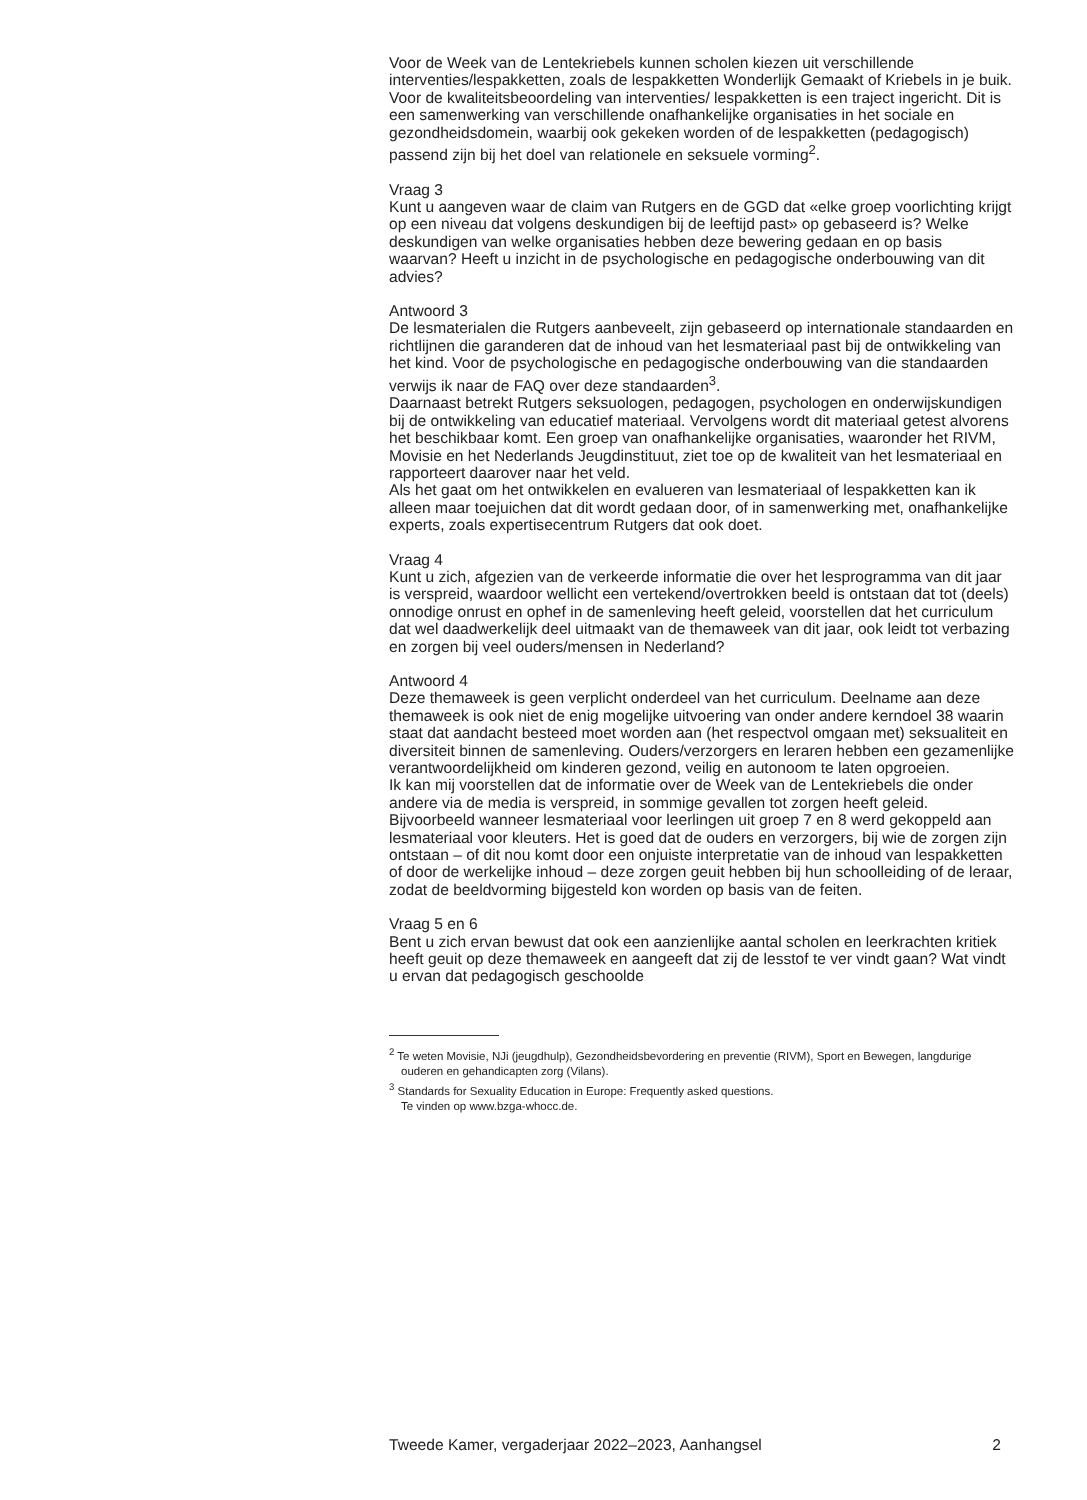Voor de Week van de Lentekriebels kunnen scholen kiezen uit verschillende interventies/lespakketten, zoals de lespakketten Wonderlijk Gemaakt of Kriebels in je buik. Voor de kwaliteitsbeoordeling van interventies/ lespakketten is een traject ingericht. Dit is een samenwerking van verschillende onafhankelijke organisaties in het sociale en gezondheidsdomein, waarbij ook gekeken worden of de lespakketten (pedagogisch) passend zijn bij het doel van relationele en seksuele vorming<sup>2</sup>.
Vraag 3
Kunt u aangeven waar de claim van Rutgers en de GGD dat «elke groep voorlichting krijgt op een niveau dat volgens deskundigen bij de leeftijd past» op gebaseerd is? Welke deskundigen van welke organisaties hebben deze bewering gedaan en op basis waarvan? Heeft u inzicht in de psychologische en pedagogische onderbouwing van dit advies?
Antwoord 3
De lesmaterialen die Rutgers aanbeveelt, zijn gebaseerd op internationale standaarden en richtlijnen die garanderen dat de inhoud van het lesmateriaal past bij de ontwikkeling van het kind. Voor de psychologische en pedagogische onderbouwing van die standaarden verwijs ik naar de FAQ over deze standaarden<sup>3</sup>.
Daarnaast betrekt Rutgers seksuologen, pedagogen, psychologen en onderwijskundigen bij de ontwikkeling van educatief materiaal. Vervolgens wordt dit materiaal getest alvorens het beschikbaar komt. Een groep van onafhankelijke organisaties, waaronder het RIVM, Movisie en het Nederlands Jeugdinstituut, ziet toe op de kwaliteit van het lesmateriaal en rapporteert daarover naar het veld.
Als het gaat om het ontwikkelen en evalueren van lesmateriaal of lespakketten kan ik alleen maar toejuichen dat dit wordt gedaan door, of in samenwerking met, onafhankelijke experts, zoals expertisecentrum Rutgers dat ook doet.
Vraag 4
Kunt u zich, afgezien van de verkeerde informatie die over het lesprogramma van dit jaar is verspreid, waardoor wellicht een vertekend/overtrokken beeld is ontstaan dat tot (deels) onnodige onrust en ophef in de samenleving heeft geleid, voorstellen dat het curriculum dat wel daadwerkelijk deel uitmaakt van de themaweek van dit jaar, ook leidt tot verbazing en zorgen bij veel ouders/mensen in Nederland?
Antwoord 4
Deze themaweek is geen verplicht onderdeel van het curriculum. Deelname aan deze themaweek is ook niet de enig mogelijke uitvoering van onder andere kerndoel 38 waarin staat dat aandacht besteed moet worden aan (het respectvol omgaan met) seksualiteit en diversiteit binnen de samenleving. Ouders/verzorgers en leraren hebben een gezamenlijke verantwoordelijkheid om kinderen gezond, veilig en autonoom te laten opgroeien.
Ik kan mij voorstellen dat de informatie over de Week van de Lentekriebels die onder andere via de media is verspreid, in sommige gevallen tot zorgen heeft geleid. Bijvoorbeeld wanneer lesmateriaal voor leerlingen uit groep 7 en 8 werd gekoppeld aan lesmateriaal voor kleuters. Het is goed dat de ouders en verzorgers, bij wie de zorgen zijn ontstaan – of dit nou komt door een onjuiste interpretatie van de inhoud van lespakketten of door de werkelijke inhoud – deze zorgen geuit hebben bij hun schoolleiding of de leraar, zodat de beeldvorming bijgesteld kon worden op basis van de feiten.
Vraag 5 en 6
Bent u zich ervan bewust dat ook een aanzienlijke aantal scholen en leerkrachten kritiek heeft geuit op deze themaweek en aangeeft dat zij de lesstof te ver vindt gaan? Wat vindt u ervan dat pedagogisch geschoolde
<sup>2</sup> Te weten Movisie, NJi (jeugdhulp), Gezondheidsbevordering en preventie (RIVM), Sport en Bewegen, langdurige ouderen en gehandicapten zorg (Vilans).
<sup>3</sup> Standards for Sexuality Education in Europe: Frequently asked questions.
Te vinden op www.bzga-whocc.de.
Tweede Kamer, vergaderjaar 2022–2023, Aanhangsel 2